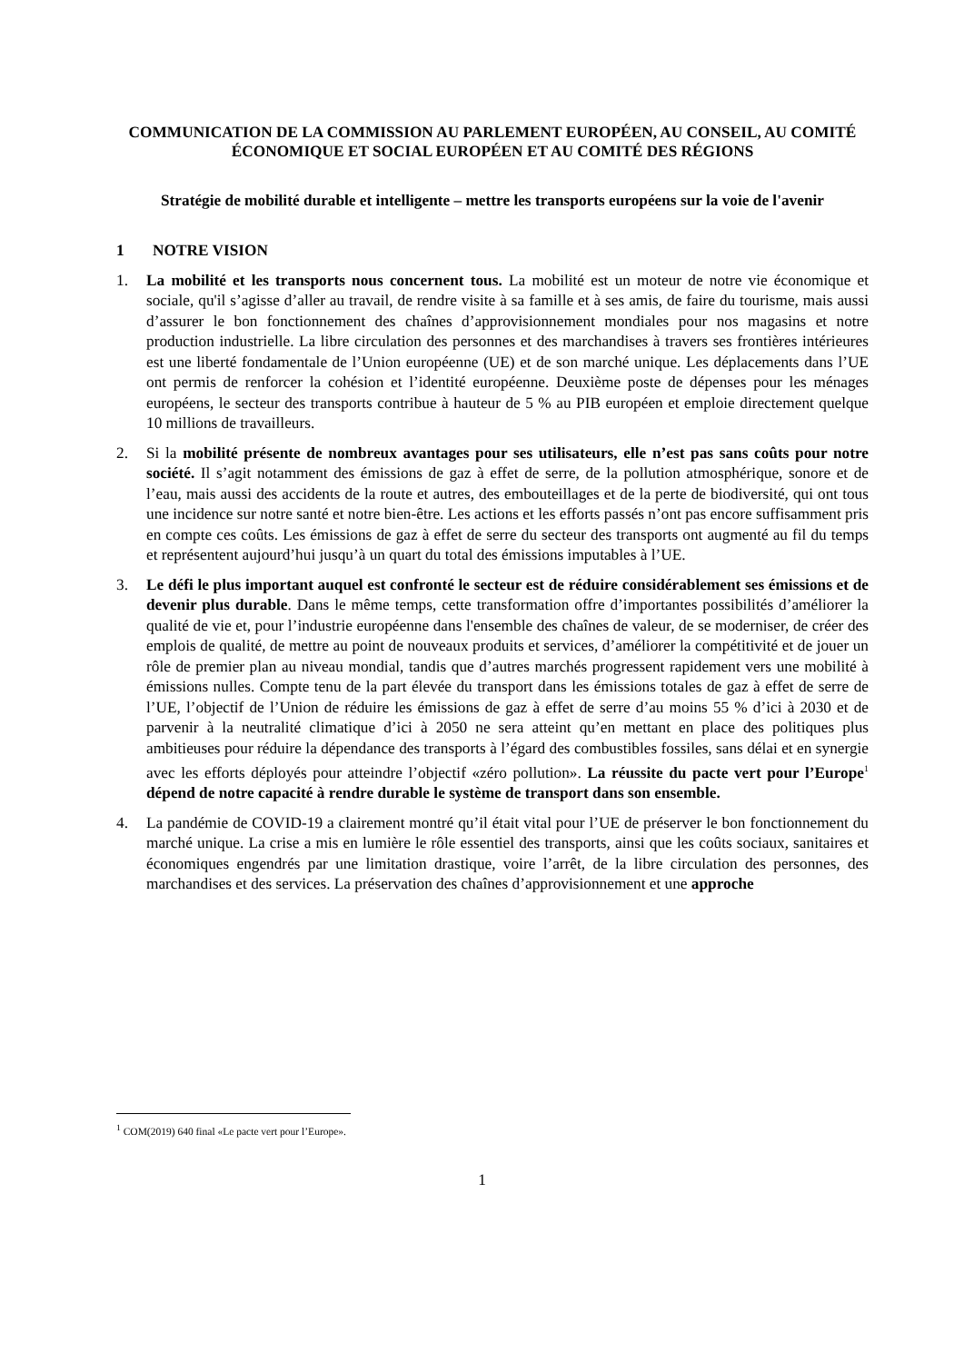COMMUNICATION DE LA COMMISSION AU PARLEMENT EUROPÉEN, AU CONSEIL, AU COMITÉ ÉCONOMIQUE ET SOCIAL EUROPÉEN ET AU COMITÉ DES RÉGIONS
Stratégie de mobilité durable et intelligente – mettre les transports européens sur la voie de l'avenir
1 NOTRE VISION
1. La mobilité et les transports nous concernent tous. La mobilité est un moteur de notre vie économique et sociale, qu'il s’agisse d’aller au travail, de rendre visite à sa famille et à ses amis, de faire du tourisme, mais aussi d’assurer le bon fonctionnement des chaînes d’approvisionnement mondiales pour nos magasins et notre production industrielle. La libre circulation des personnes et des marchandises à travers ses frontières intérieures est une liberté fondamentale de l’Union européenne (UE) et de son marché unique. Les déplacements dans l’UE ont permis de renforcer la cohésion et l’identité européenne. Deuxième poste de dépenses pour les ménages européens, le secteur des transports contribue à hauteur de 5 % au PIB européen et emploie directement quelque 10 millions de travailleurs.
2. Si la mobilité présente de nombreux avantages pour ses utilisateurs, elle n’est pas sans coûts pour notre société. Il s’agit notamment des émissions de gaz à effet de serre, de la pollution atmosphérique, sonore et de l’eau, mais aussi des accidents de la route et autres, des embouteillages et de la perte de biodiversité, qui ont tous une incidence sur notre santé et notre bien-être. Les actions et les efforts passés n’ont pas encore suffisamment pris en compte ces coûts. Les émissions de gaz à effet de serre du secteur des transports ont augmenté au fil du temps et représentent aujourd’hui jusqu’à un quart du total des émissions imputables à l’UE.
3. Le défi le plus important auquel est confronté le secteur est de réduire considérablement ses émissions et de devenir plus durable. Dans le même temps, cette transformation offre d’importantes possibilités d’améliorer la qualité de vie et, pour l’industrie européenne dans l'ensemble des chaînes de valeur, de se moderniser, de créer des emplois de qualité, de mettre au point de nouveaux produits et services, d’améliorer la compétitivité et de jouer un rôle de premier plan au niveau mondial, tandis que d’autres marchés progressent rapidement vers une mobilité à émissions nulles. Compte tenu de la part élevée du transport dans les émissions totales de gaz à effet de serre de l’UE, l’objectif de l’Union de réduire les émissions de gaz à effet de serre d’au moins 55 % d’ici à 2030 et de parvenir à la neutralité climatique d’ici à 2050 ne sera atteint qu’en mettant en place des politiques plus ambitieuses pour réduire la dépendance des transports à l’égard des combustibles fossiles, sans délai et en synergie avec les efforts déployés pour atteindre l’objectif «zéro pollution». La réussite du pacte vert pour l’Europe<sup>1</sup> dépend de notre capacité à rendre durable le système de transport dans son ensemble.
4. La pandémie de COVID-19 a clairement montré qu’il était vital pour l’UE de préserver le bon fonctionnement du marché unique. La crise a mis en lumière le rôle essentiel des transports, ainsi que les coûts sociaux, sanitaires et économiques engendrés par une limitation drastique, voire l’arrêt, de la libre circulation des personnes, des marchandises et des services. La préservation des chaînes d’approvisionnement et une approche
<sup>1</sup> COM(2019) 640 final «Le pacte vert pour l’Europe».
1